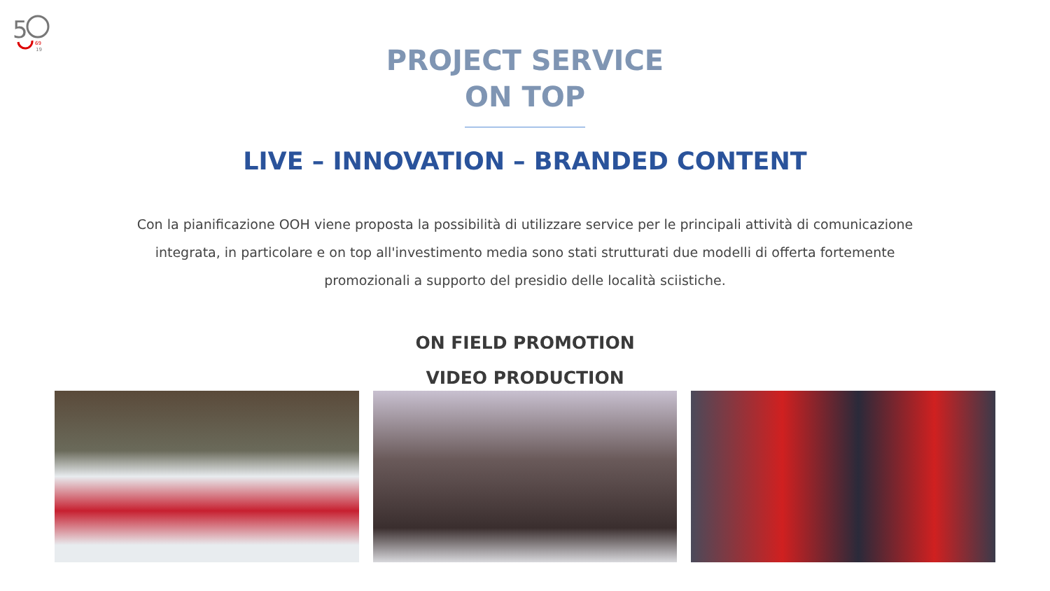5
69
19
PROJECT SERVICE
ON TOP
LIVE – INNOVATION – BRANDED CONTENT
Con la pianificazione OOH viene proposta la possibilità di utilizzare service per le principali attività di comunicazione integrata, in particolare e on top all'investimento media sono stati strutturati due modelli di offerta fortemente promozionali a supporto del presidio delle località sciistiche.
ON FIELD PROMOTION
VIDEO PRODUCTION